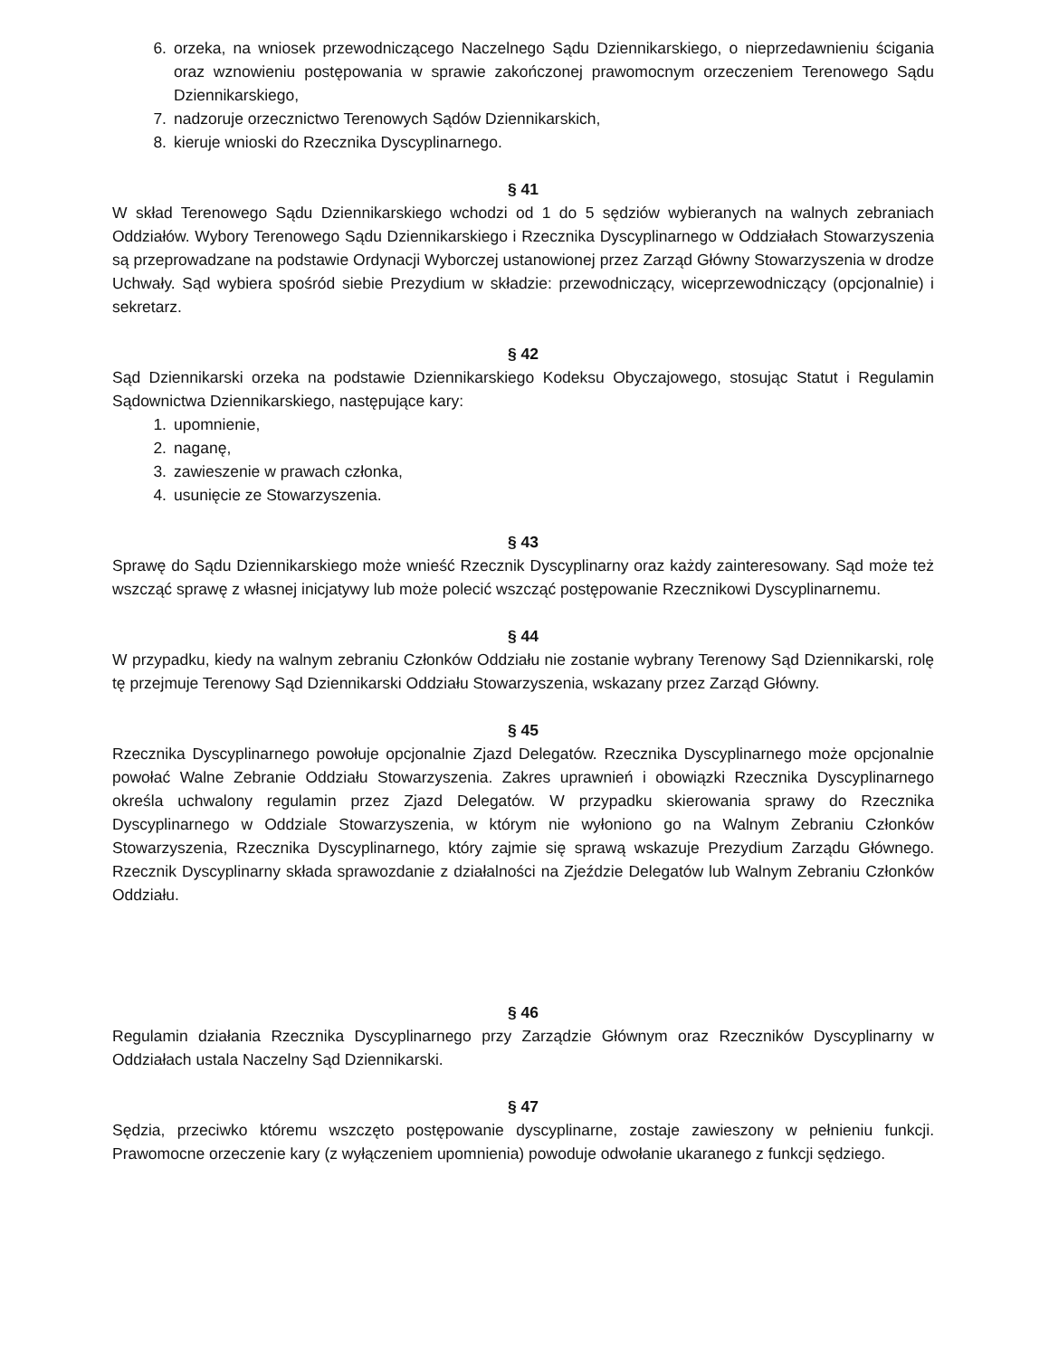6. orzeka, na wniosek przewodniczącego Naczelnego Sądu Dziennikarskiego, o nieprzedawnieniu ścigania oraz wznowieniu postępowania w sprawie zakończonej prawomocnym orzeczeniem Terenowego Sądu Dziennikarskiego,
7. nadzoruje orzecznictwo Terenowych Sądów Dziennikarskich,
8. kieruje wnioski do Rzecznika Dyscyplinarnego.
§ 41
W skład Terenowego Sądu Dziennikarskiego wchodzi od 1 do 5 sędziów wybieranych na walnych zebraniach Oddziałów. Wybory Terenowego Sądu Dziennikarskiego i Rzecznika Dyscyplinarnego w Oddziałach Stowarzyszenia są przeprowadzane na podstawie Ordynacji Wyborczej ustanowionej przez Zarząd Główny Stowarzyszenia w drodze Uchwały. Sąd wybiera spośród siebie Prezydium w składzie: przewodniczący, wiceprzewodniczący (opcjonalnie) i sekretarz.
§ 42
Sąd Dziennikarski orzeka na podstawie Dziennikarskiego Kodeksu Obyczajowego, stosując Statut i Regulamin Sądownictwa Dziennikarskiego, następujące kary:
1. upomnienie,
2. naganę,
3. zawieszenie w prawach członka,
4. usunięcie ze Stowarzyszenia.
§ 43
Sprawę do Sądu Dziennikarskiego może wnieść Rzecznik Dyscyplinarny oraz każdy zainteresowany. Sąd może też wszcząć sprawę z własnej inicjatywy lub może polecić wszcząć postępowanie Rzecznikowi Dyscyplinarnemu.
§ 44
W przypadku, kiedy na walnym zebraniu Członków Oddziału nie zostanie wybrany Terenowy Sąd Dziennikarski, rolę tę przejmuje Terenowy Sąd Dziennikarski Oddziału Stowarzyszenia, wskazany przez Zarząd Główny.
§ 45
Rzecznika Dyscyplinarnego powołuje opcjonalnie Zjazd Delegatów. Rzecznika Dyscyplinarnego może opcjonalnie powołać Walne Zebranie Oddziału Stowarzyszenia. Zakres uprawnień i obowiązki Rzecznika Dyscyplinarnego określa uchwalony regulamin przez Zjazd Delegatów. W przypadku skierowania sprawy do Rzecznika Dyscyplinarnego w Oddziale Stowarzyszenia, w którym nie wyłoniono go na Walnym Zebraniu Członków Stowarzyszenia, Rzecznika Dyscyplinarnego, który zajmie się sprawą wskazuje Prezydium Zarządu Głównego. Rzecznik Dyscyplinarny składa sprawozdanie z działalności na Zjeździe Delegatów lub Walnym Zebraniu Członków Oddziału.
§ 46
Regulamin działania Rzecznika Dyscyplinarnego przy Zarządzie Głównym oraz Rzeczników Dyscyplinarny w Oddziałach ustala Naczelny Sąd Dziennikarski.
§ 47
Sędzia, przeciwko któremu wszczęto postępowanie dyscyplinarne, zostaje zawieszony w pełnieniu funkcji. Prawomocne orzeczenie kary (z wyłączeniem upomnienia) powoduje odwołanie ukaranego z funkcji sędziego.